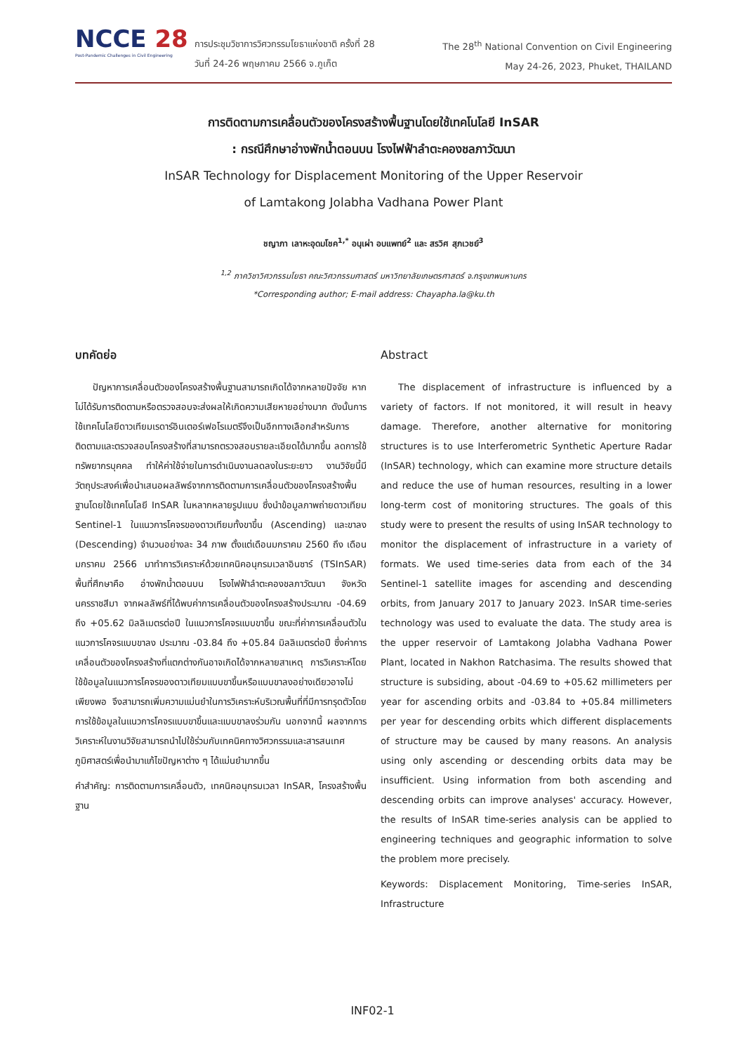NCCE 28
Post-Pandemic Challenges in Civil Engineering
การประชุมวิชาการวิศวกรรมโยธาแห่งชาติ ครั้งที่ 28
วันที่ 24-26 พฤษภาคม 2566 จ.ภูเก็ต
The 28<sup>th</sup> National Convention on Civil Engineering
May 24-26, 2023, Phuket, THAILAND
การติดตามการเคลื่อนตัวของโครงสร้างพื้นฐานโดยใช้เทคโนโลยี InSAR
: กรณีศึกษาอ่างพักน้ำตอนบน โรงไฟฟ้าลำตะคองชลภาวัฒนา
InSAR Technology for Displacement Monitoring of the Upper Reservoir
of Lamtakong Jolabha Vadhana Power Plant
ชญาภา เลาหะอุดมโชค<sup>1,*</sup> อนุเผ่า อบแพทย์<sup>2</sup> และ สรวิศ สุภเวชย์<sup>3</sup>
<sup>1,2</sup> ภาควิชาวิศวกรรมโยธา คณะวิศวกรรมศาสตร์ มหาวิทยาลัยเกษตรศาสตร์ จ.กรุงเทพมหานคร
*Corresponding author; E-mail address: Chayapha.la@ku.th
บทคัดย่อ
ปัญหาการเคลื่อนตัวของโครงสร้างพื้นฐานสามารถเกิดได้จากหลายปัจจัย หากไม่ได้รับการติดตามหรือตรวจสอบจะส่งผลให้เกิดความเสียหายอย่างมาก ดังนั้นการใช้เทคโนโลยีดาวเทียมเรดาร์อินเตอร์เฟอโรเมตรีจึงเป็นอีกทางเลือกสำหรับการติดตามและตรวจสอบโครงสร้างที่สามารถตรวจสอบรายละเอียดได้มากขึ้น ลดการใช้ทรัพยากรบุคคล ทำให้ค่าใช้จ่ายในการดำเนินงานลดลงในระยะยาว งานวิจัยนี้มีวัตถุประสงค์เพื่อนำเสนอผลลัพธ์จากการติดตามการเคลื่อนตัวของโครงสร้างพื้นฐานโดยใช้เทคโนโลยี InSAR ในหลากหลายรูปแบบ ซึ่งนำข้อมูลภาพถ่ายดาวเทียม Sentinel-1 ในแนวการโคจรของดาวเทียมทั้งขาขึ้น (Ascending) และขาลง (Descending) จำนวนอย่างละ 34 ภาพ ตั้งแต่เดือนมกราคม 2560 ถึง เดือนมกราคม 2566 มาทำการวิเคราะห์ด้วยเทคนิคอนุกรมเวลาอินซาร์ (TSInSAR) พื้นที่ศึกษาคือ อ่างพักน้ำตอนบน โรงไฟฟ้าลำตะคองชลภาวัฒนา จังหวัดนครราชสีมา จากผลลัพธ์ที่ได้พบค่าการเคลื่อนตัวของโครงสร้างประมาณ -04.69 ถึง +05.62 มิลลิเมตรต่อปี ในแนวการโคจรแบบขาขึ้น ขณะที่ค่าการเคลื่อนตัวในแนวการโคจรแบบขาลง ประมาณ -03.84 ถึง +05.84 มิลลิเมตรต่อปี ซึ่งค่าการเคลื่อนตัวของโครงสร้างที่แตกต่างกันอาจเกิดได้จากหลายสาเหตุ การวิเคราะห์โดยใช้ข้อมูลในแนวการโคจรของดาวเทียมแบบขาขึ้นหรือแบบขาลงอย่างเดียวอาจไม่เพียงพอ จึงสามารถเพิ่มความแม่นยำในการวิเคราะห์บริเวณพื้นที่ที่มีการทรุดตัวโดยการใช้ข้อมูลในแนวการโคจรแบบขาขึ้นและแบบขาลงร่วมกัน นอกจากนี้ ผลจากการวิเคราะห์ในงานวิจัยสามารถนำไปใช้ร่วมกับเทคนิคทางวิศวกรรมและสารสนเทศภูมิศาสตร์เพื่อนำมาแก้ไขปัญหาต่าง ๆ ได้แม่นยำมากขึ้น
คำสำคัญ: การติดตามการเคลื่อนตัว, เทคนิคอนุกรมเวลา InSAR, โครงสร้างพื้นฐาน
Abstract
The displacement of infrastructure is influenced by a variety of factors. If not monitored, it will result in heavy damage. Therefore, another alternative for monitoring structures is to use Interferometric Synthetic Aperture Radar (InSAR) technology, which can examine more structure details and reduce the use of human resources, resulting in a lower long-term cost of monitoring structures. The goals of this study were to present the results of using InSAR technology to monitor the displacement of infrastructure in a variety of formats. We used time-series data from each of the 34 Sentinel-1 satellite images for ascending and descending orbits, from January 2017 to January 2023. InSAR time-series technology was used to evaluate the data. The study area is the upper reservoir of Lamtakong Jolabha Vadhana Power Plant, located in Nakhon Ratchasima. The results showed that structure is subsiding, about -04.69 to +05.62 millimeters per year for ascending orbits and -03.84 to +05.84 millimeters per year for descending orbits which different displacements of structure may be caused by many reasons. An analysis using only ascending or descending orbits data may be insufficient. Using information from both ascending and descending orbits can improve analyses' accuracy. However, the results of InSAR time-series analysis can be applied to engineering techniques and geographic information to solve the problem more precisely.
Keywords: Displacement Monitoring, Time-series InSAR, Infrastructure
INF02-1